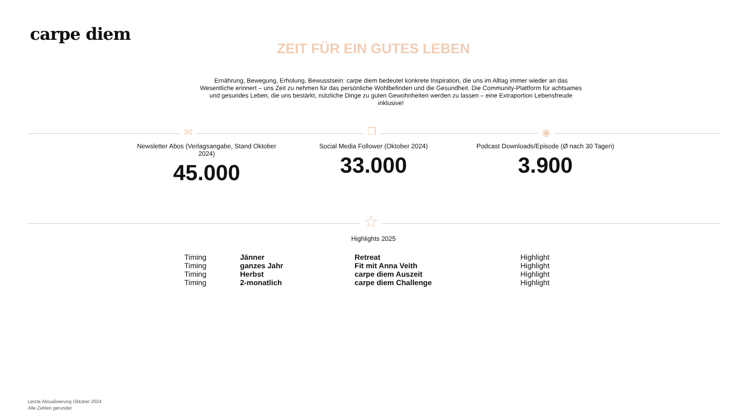carpe diem
ZEIT FÜR EIN GUTES LEBEN
Ernährung, Bewegung, Erholung, Bewusstsein: carpe diem bedeutet konkrete Inspiration, die uns im Alltag immer wieder an das Wesentliche erinnert – uns Zeit zu nehmen für das persönliche Wohlbefinden und die Gesundheit. Die Community-Plattform für achtsames und gesundes Leben, die uns bestärkt, nützliche Dinge zu guten Gewohnheiten werden zu lassen – eine Extraportion Lebensfreude inklusive!
✉ ❐ ◉
Newsletter Abos (Verlagsangabe, Stand Oktober 2024)
45.000
Social Media Follower (Oktober 2024)
33.000
Podcast Downloads/Episode (Ø nach 30 Tagen)
3.900
☆
Highlights 2025
| Timing | Jänner | Retreat | Highlight |
| Timing | ganzes Jahr | Fit mit Anna Veith | Highlight |
| Timing | Herbst | carpe diem Auszeit | Highlight |
| Timing | 2-monatlich | carpe diem Challenge | Highlight |
Letzte Aktualisierung Oktober 2024
Alle Zahlen gerundet.